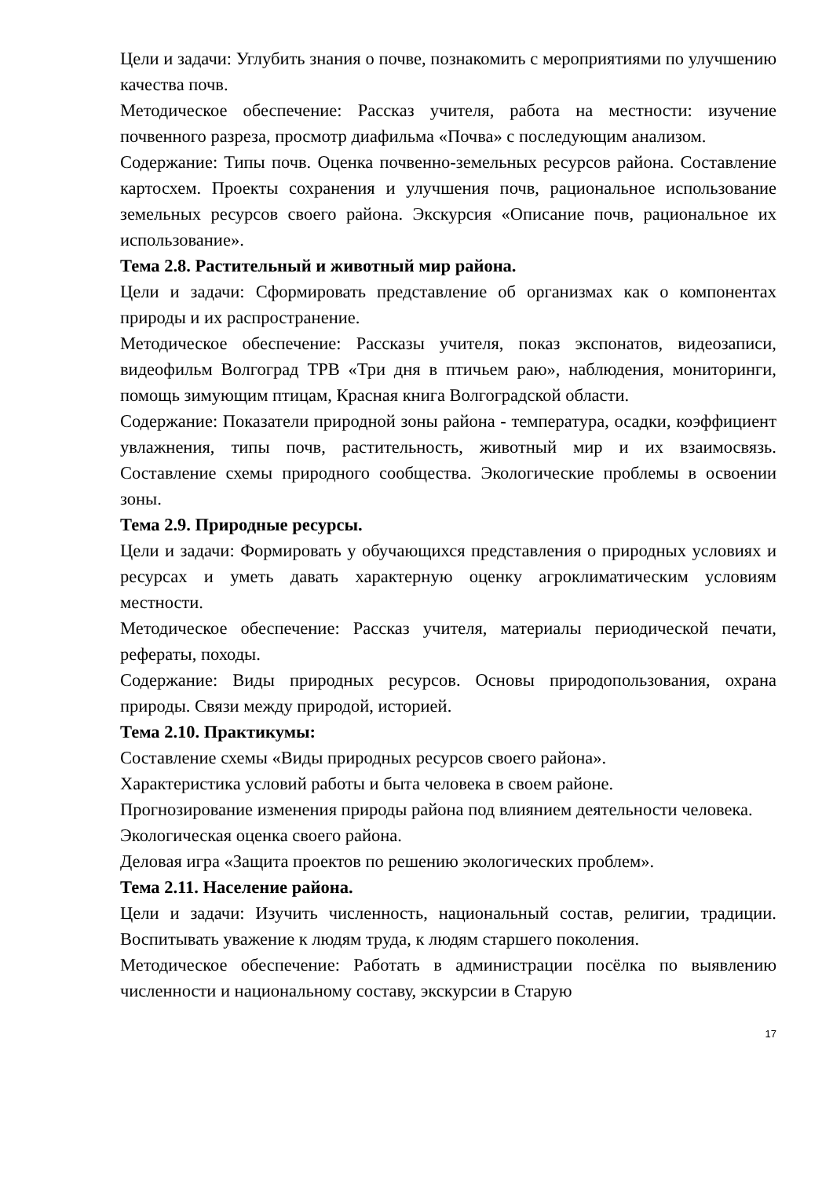Цели и задачи: Углубить знания о почве, познакомить с мероприятиями по улучшению качества почв.
Методическое обеспечение: Рассказ учителя, работа на местности: изучение почвенного разреза, просмотр диафильма «Почва» с последующим анализом.
Содержание: Типы почв. Оценка почвенно-земельных ресурсов района. Составление картосхем. Проекты сохранения и улучшения почв, рациональное использование земельных ресурсов своего района. Экскурсия «Описание почв, рациональное их использование».
Тема 2.8. Растительный и животный мир района.
Цели и задачи: Сформировать представление об организмах как о компонентах природы и их распространение.
Методическое обеспечение: Рассказы учителя, показ экспонатов, видеозаписи, видеофильм Волгоград ТРВ «Три дня в птичьем раю», наблюдения, мониторинги, помощь зимующим птицам, Красная книга Волгоградской области.
Содержание: Показатели природной зоны района - температура, осадки, коэффициент увлажнения, типы почв, растительность, животный мир и их взаимосвязь. Составление схемы природного сообщества. Экологические проблемы в освоении зоны.
Тема 2.9. Природные ресурсы.
Цели и задачи: Формировать у обучающихся представления о природных условиях и ресурсах и уметь давать характерную оценку агроклиматическим условиям местности.
Методическое обеспечение: Рассказ учителя, материалы периодической печати, рефераты, походы.
Содержание: Виды природных ресурсов. Основы природопользования, охрана природы. Связи между природой, историей.
Тема 2.10. Практикумы:
Составление схемы «Виды природных ресурсов своего района».
Характеристика условий работы и быта человека в своем районе.
Прогнозирование изменения природы района под влиянием деятельности человека.
Экологическая оценка своего района.
Деловая игра «Защита проектов по решению экологических проблем».
Тема 2.11. Население района.
Цели и задачи: Изучить численность, национальный состав, религии, традиции. Воспитывать уважение к людям труда, к людям старшего поколения.
Методическое обеспечение: Работать в администрации посёлка по выявлению численности и национальному составу, экскурсии в Старую
17